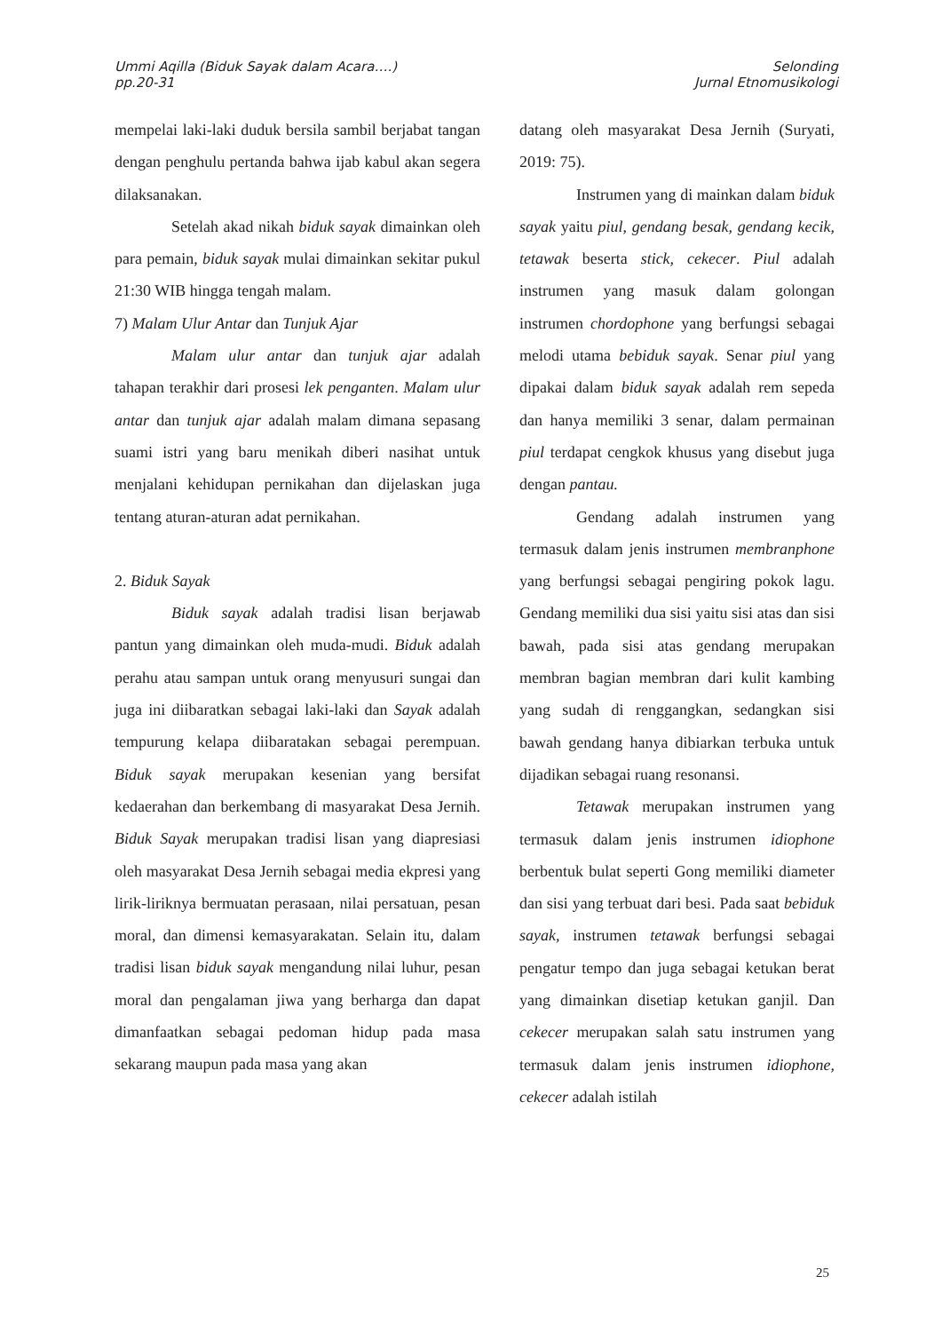Ummi Aqilla (Biduk Sayak dalam Acara….)
pp.20-31
Selonding
Jurnal Etnomusikologi
mempelai laki-laki duduk bersila sambil berjabat tangan dengan penghulu pertanda bahwa ijab kabul akan segera dilaksanakan.
Setelah akad nikah biduk sayak dimainkan oleh para pemain, biduk sayak mulai dimainkan sekitar pukul 21:30 WIB hingga tengah malam.
7) Malam Ulur Antar dan Tunjuk Ajar
Malam ulur antar dan tunjuk ajar adalah tahapan terakhir dari prosesi lek penganten. Malam ulur antar dan tunjuk ajar adalah malam dimana sepasang suami istri yang baru menikah diberi nasihat untuk menjalani kehidupan pernikahan dan dijelaskan juga tentang aturan-aturan adat pernikahan.
2. Biduk Sayak
Biduk sayak adalah tradisi lisan berjawab pantun yang dimainkan oleh muda-mudi. Biduk adalah perahu atau sampan untuk orang menyusuri sungai dan juga ini diibaratkan sebagai laki-laki dan Sayak adalah tempurung kelapa diibaratakan sebagai perempuan. Biduk sayak merupakan kesenian yang bersifat kedaerahan dan berkembang di masyarakat Desa Jernih. Biduk Sayak merupakan tradisi lisan yang diapresiasi oleh masyarakat Desa Jernih sebagai media ekpresi yang lirik-liriknya bermuatan perasaan, nilai persatuan, pesan moral, dan dimensi kemasyarakatan. Selain itu, dalam tradisi lisan biduk sayak mengandung nilai luhur, pesan moral dan pengalaman jiwa yang berharga dan dapat dimanfaatkan sebagai pedoman hidup pada masa sekarang maupun pada masa yang akan
datang oleh masyarakat Desa Jernih (Suryati, 2019: 75).
Instrumen yang di mainkan dalam biduk sayak yaitu piul, gendang besak, gendang kecik, tetawak beserta stick, cekecer. Piul adalah instrumen yang masuk dalam golongan instrumen chordophone yang berfungsi sebagai melodi utama bebiduk sayak. Senar piul yang dipakai dalam biduk sayak adalah rem sepeda dan hanya memiliki 3 senar, dalam permainan piul terdapat cengkok khusus yang disebut juga dengan pantau.
Gendang adalah instrumen yang termasuk dalam jenis instrumen membranphone yang berfungsi sebagai pengiring pokok lagu. Gendang memiliki dua sisi yaitu sisi atas dan sisi bawah, pada sisi atas gendang merupakan membran bagian membran dari kulit kambing yang sudah di renggangkan, sedangkan sisi bawah gendang hanya dibiarkan terbuka untuk dijadikan sebagai ruang resonansi.
Tetawak merupakan instrumen yang termasuk dalam jenis instrumen idiophone berbentuk bulat seperti Gong memiliki diameter dan sisi yang terbuat dari besi. Pada saat bebiduk sayak, instrumen tetawak berfungsi sebagai pengatur tempo dan juga sebagai ketukan berat yang dimainkan disetiap ketukan ganjil. Dan cekecer merupakan salah satu instrumen yang termasuk dalam jenis instrumen idiophone, cekecer adalah istilah
25